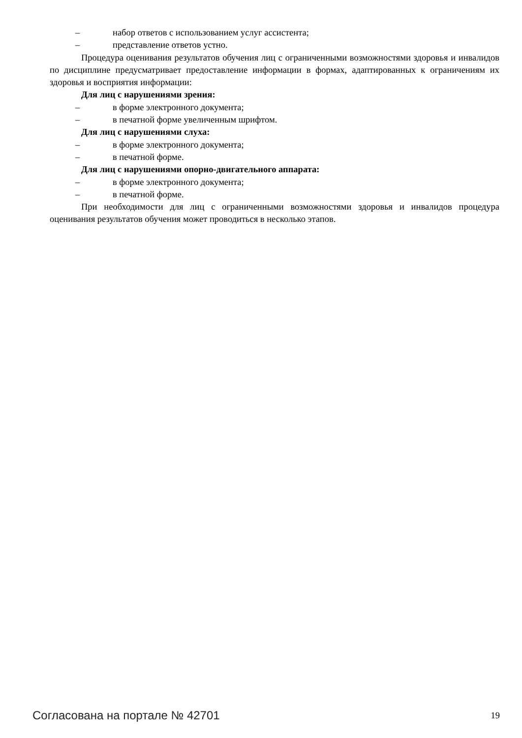– набор ответов с использованием услуг ассистента;
– представление ответов устно.
Процедура оценивания результатов обучения лиц с ограниченными возможностями здоровья и инвалидов по дисциплине предусматривает предоставление информации в формах, адаптированных к ограничениям их здоровья и восприятия информации:
Для лиц с нарушениями зрения:
– в форме электронного документа;
– в печатной форме увеличенным шрифтом.
Для лиц с нарушениями слуха:
– в форме электронного документа;
– в печатной форме.
Для лиц с нарушениями опорно-двигательного аппарата:
– в форме электронного документа;
– в печатной форме.
При необходимости для лиц с ограниченными возможностями здоровья и инвалидов процедура оценивания результатов обучения может проводиться в несколько этапов.
Согласована на портале № 42701 19